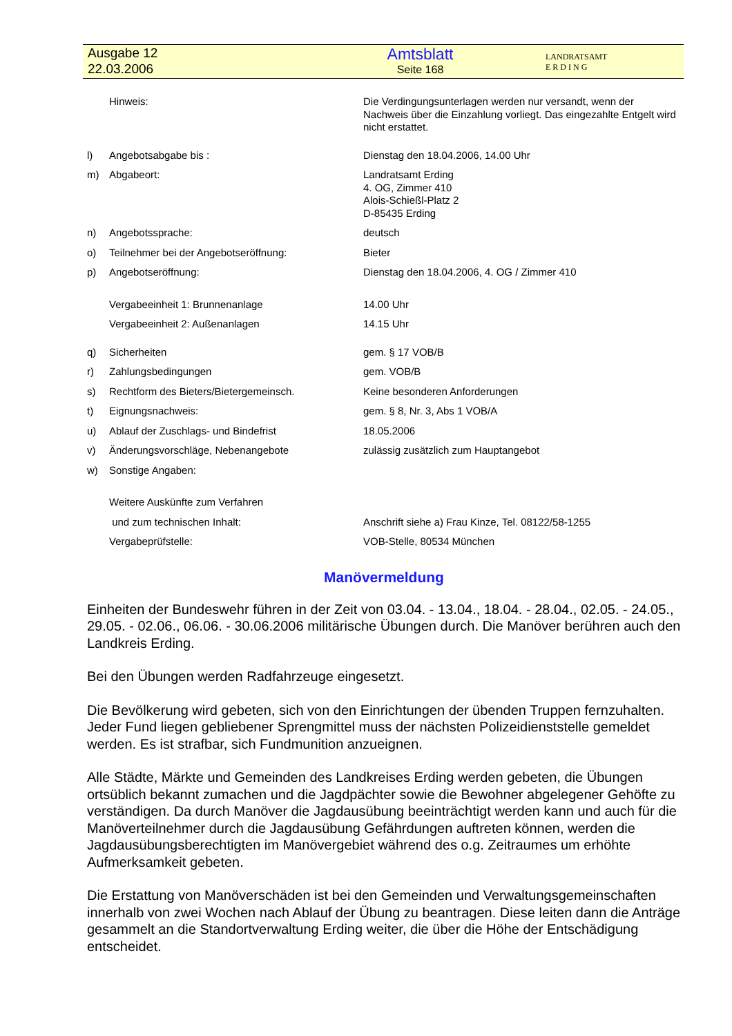Ausgabe 12
22.03.2006
Amtsblatt
Seite 168
LANDRATSAMT
E R D I N G
| | Hinweis: | Die Verdingungsunterlagen werden nur versandt, wenn der Nachweis über die Einzahlung vorliegt. Das eingezahlte Entgelt wird nicht erstattet. |
| l) | Angebotsabgabe bis : | Dienstag den 18.04.2006, 14.00 Uhr |
| m) | Abgabeort: | Landratsamt Erding 4. OG, Zimmer 410 Alois-Schießl-Platz 2 D-85435 Erding |
| n) | Angebotssprache: | deutsch |
| o) | Teilnehmer bei der Angebotseröffnung: | Bieter |
| p) | Angebotseröffnung: | Dienstag den 18.04.2006, 4. OG / Zimmer 410 |
| | Vergabeeinheit 1: Brunnenanlage | 14.00 Uhr |
| | Vergabeeinheit 2: Außenanlagen | 14.15 Uhr |
| q) | Sicherheiten | gem. § 17 VOB/B |
| r) | Zahlungsbedingungen | gem. VOB/B |
| s) | Rechtform des Bieters/Bietergemeinsch. | Keine besonderen Anforderungen |
| t) | Eignungsnachweis: | gem. § 8, Nr. 3, Abs 1 VOB/A |
| u) | Ablauf der Zuschlags- und Bindefrist | 18.05.2006 |
| v) | Änderungsvorschläge, Nebenangebote | zulässig zusätzlich zum Hauptangebot |
| w) | Sonstige Angaben: | |
| | Weitere Auskünfte zum Verfahren | |
| | und zum technischen Inhalt: | Anschrift siehe a) Frau Kinze, Tel. 08122/58-1255 |
| | Vergabeprüfstelle: | VOB-Stelle, 80534 München |
Manövermeldung
Einheiten der Bundeswehr führen in der Zeit von 03.04. - 13.04., 18.04. - 28.04., 02.05. - 24.05., 29.05. - 02.06., 06.06. - 30.06.2006 militärische Übungen durch. Die Manöver berühren auch den Landkreis Erding.
Bei den Übungen werden Radfahrzeuge eingesetzt.
Die Bevölkerung wird gebeten, sich von den Einrichtungen der übenden Truppen fernzuhalten. Jeder Fund liegen gebliebener Sprengmittel muss der nächsten Polizeidienststelle gemeldet werden. Es ist strafbar, sich Fundmunition anzueignen.
Alle Städte, Märkte und Gemeinden des Landkreises Erding werden gebeten, die Übungen ortsüblich bekannt zumachen und die Jagdpächter sowie die Bewohner abgelegener Gehöfte zu verständigen. Da durch Manöver die Jagdausübung beeinträchtigt werden kann und auch für die Manöverteilnehmer durch die Jagdausübung Gefährdungen auftreten können, werden die Jagdausübungsberechtigten im Manövergebiet während des o.g. Zeitraumes um erhöhte Aufmerksamkeit gebeten.
Die Erstattung von Manöverschäden ist bei den Gemeinden und Verwaltungsgemeinschaften innerhalb von zwei Wochen nach Ablauf der Übung zu beantragen. Diese leiten dann die Anträge gesammelt an die Standortverwaltung Erding weiter, die über die Höhe der Entschädigung entscheidet.